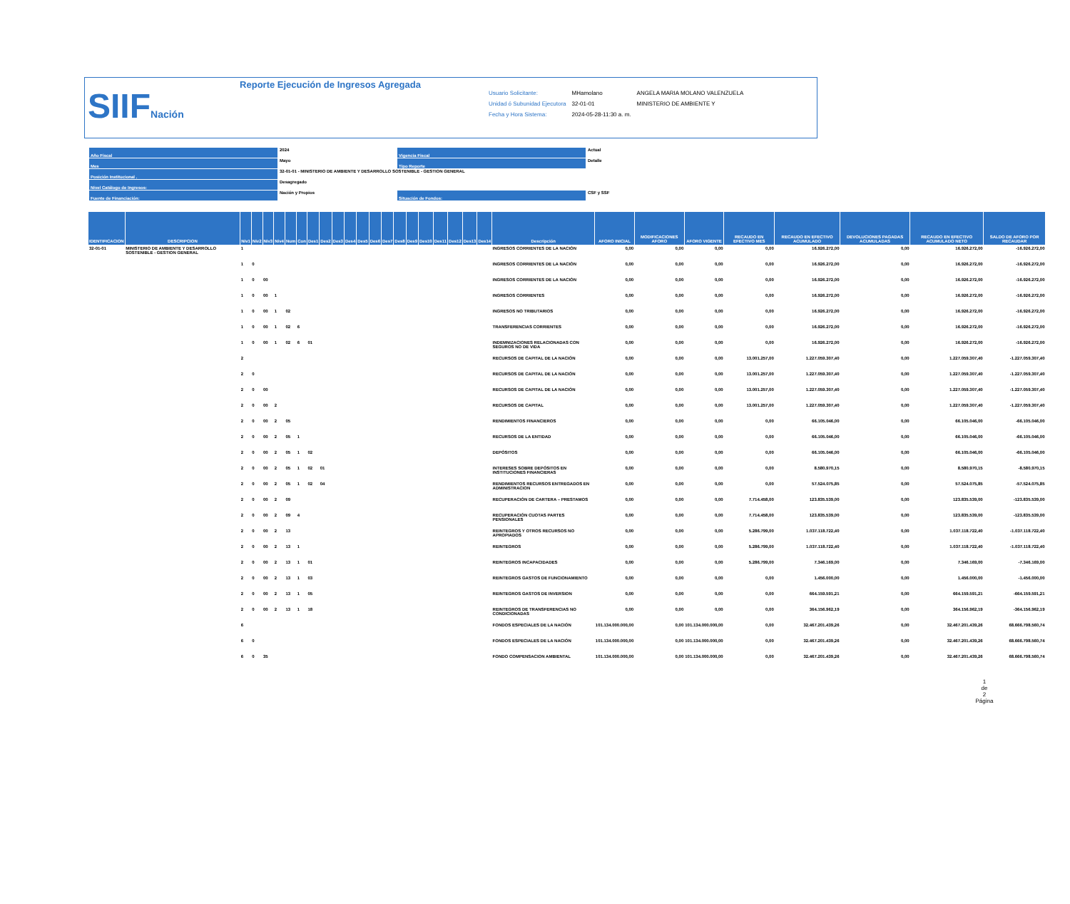SIIFNación
Reporte Ejecución de Ingresos Agregada
| Usuario Solicitante: | MHamolano | ANGELA MARIA MOLANO VALENZUELA |
| Unidad ó Subunidad Ejecutora | 32-01-01 | MINISTERIO DE AMBIENTE Y |
| Fecha y Hora Sistema: | 2024-05-28-11:30 a. m. | |
| Año Fiscal | 2024 | Vigencia Fiscal | Actual |
| Mes | Mayo | Tipo Reporte | Detalle |
| Posición Institucional . | 32-01-01 - MINISTERIO DE AMBIENTE Y DESARROLLO SOSTENIBLE - GESTION GENERAL | | |
| Nivel Catálogo de Ingresos: | Desagregado | | |
| Fuente de Financiación: | Nación y Propios | Situación de Fondos: | CSF y SSF |
| IDENTIFICACION | DESCRIPCION | Niv1 | Niv2 | Niv3 | Niv4 | Num | Con | Des1 | Des2 | Des3 | Des4 | Des5 | Des6 | Des7 | Des8 | Des9 | Des10 | Des11 | Des12 | Des13 | Des14 | Descripción | AFORO INICIAL | MODIFICACIONES AFORO | AFORO VIGENTE | RECAUDO EN EFECTIVO MES | RECAUDO EN EFECTIVO ACUMULADO | DEVOLUCIONES PAGADAS ACUMULADAS | RECAUDO EN EFECTIVO ACUMULADO NETO | SALDO DE AFORO POR RECAUDAR |
| --- | --- | --- | --- | --- | --- | --- | --- | --- | --- | --- | --- | --- | --- | --- | --- | --- | --- | --- | --- | --- | --- | --- | --- | --- | --- | --- | --- | --- | --- | --- |
| 32-01-01 | MINISTERIO DE AMBIENTE Y DESARROLLO SOSTENIBLE - GESTION GENERAL | 1 | | | | | | | | | | | | | | | | | | | | INGRESOS CORRIENTES DE LA NACIÓN | 0,00 | 0,00 | 0,00 | 0,00 | 16.926.272,00 | 0,00 | 16.926.272,00 | -16.926.272,00 |
| | | 1 | 0 | | | | | | | | | | | | | | | | | | | INGRESOS CORRIENTES DE LA NACIÓN | 0,00 | 0,00 | 0,00 | 0,00 | 16.926.272,00 | 0,00 | 16.926.272,00 | -16.926.272,00 |
| | | 1 | 0 | 00 | | | | | | | | | | | | | | | | | | INGRESOS CORRIENTES DE LA NACIÓN | 0,00 | 0,00 | 0,00 | 0,00 | 16.926.272,00 | 0,00 | 16.926.272,00 | -16.926.272,00 |
| | | 1 | 0 | 00 | 1 | | | | | | | | | | | | | | | | | INGRESOS CORRIENTES | 0,00 | 0,00 | 0,00 | 0,00 | 16.926.272,00 | 0,00 | 16.926.272,00 | -16.926.272,00 |
| | | 1 | 0 | 00 | 1 | 02 | | | | | | | | | | | | | | | | INGRESOS NO TRIBUTARIOS | 0,00 | 0,00 | 0,00 | 0,00 | 16.926.272,00 | 0,00 | 16.926.272,00 | -16.926.272,00 |
| | | 1 | 0 | 00 | 1 | 02 | 6 | | | | | | | | | | | | | | | TRANSFERENCIAS CORRIENTES | 0,00 | 0,00 | 0,00 | 0,00 | 16.926.272,00 | 0,00 | 16.926.272,00 | -16.926.272,00 |
| | | 1 | 0 | 00 | 1 | 02 | 6 | 01 | | | | | | | | | | | | | | INDEMNIZACIONES RELACIONADAS CON SEGUROS NO DE VIDA | 0,00 | 0,00 | 0,00 | 0,00 | 16.926.272,00 | 0,00 | 16.926.272,00 | -16.926.272,00 |
| | | 2 | | | | | | | | | | | | | | | | | | | | RECURSOS DE CAPITAL DE LA NACIÓN | 0,00 | 0,00 | 0,00 | 13.001.257,00 | 1.227.059.307,40 | 0,00 | 1.227.059.307,40 | -1.227.059.307,40 |
| | | 2 | 0 | | | | | | | | | | | | | | | | | | | RECURSOS DE CAPITAL DE LA NACIÓN | 0,00 | 0,00 | 0,00 | 13.001.257,00 | 1.227.059.307,40 | 0,00 | 1.227.059.307,40 | -1.227.059.307,40 |
| | | 2 | 0 | 00 | | | | | | | | | | | | | | | | | | RECURSOS DE CAPITAL DE LA NACIÓN | 0,00 | 0,00 | 0,00 | 13.001.257,00 | 1.227.059.307,40 | 0,00 | 1.227.059.307,40 | -1.227.059.307,40 |
| | | 2 | 0 | 00 | 2 | | | | | | | | | | | | | | | | | RECURSOS DE CAPITAL | 0,00 | 0,00 | 0,00 | 13.001.257,00 | 1.227.059.307,40 | 0,00 | 1.227.059.307,40 | -1.227.059.307,40 |
| | | 2 | 0 | 00 | 2 | 05 | | | | | | | | | | | | | | | | RENDIMIENTOS FINANCIEROS | 0,00 | 0,00 | 0,00 | 0,00 | 66.105.046,00 | 0,00 | 66.105.046,00 | -66.105.046,00 |
| | | 2 | 0 | 00 | 2 | 05 | 1 | | | | | | | | | | | | | | | RECURSOS DE LA ENTIDAD | 0,00 | 0,00 | 0,00 | 0,00 | 66.105.046,00 | 0,00 | 66.105.046,00 | -66.105.046,00 |
| | | 2 | 0 | 00 | 2 | 05 | 1 | 02 | | | | | | | | | | | | | | DEPÓSITOS | 0,00 | 0,00 | 0,00 | 0,00 | 66.105.046,00 | 0,00 | 66.105.046,00 | -66.105.046,00 |
| | | 2 | 0 | 00 | 2 | 05 | 1 | 02 | 01 | | | | | | | | | | | | | INTERESES SOBRE DEPÓSITOS EN INSTITUCIONES FINANCIERAS | 0,00 | 0,00 | 0,00 | 0,00 | 8.580.970,15 | 0,00 | 8.580.970,15 | -8.580.970,15 |
| | | 2 | 0 | 00 | 2 | 05 | 1 | 02 | 04 | | | | | | | | | | | | | RENDIMIENTOS RECURSOS ENTREGADOS EN ADMINISTRACION | 0,00 | 0,00 | 0,00 | 0,00 | 57.524.075,85 | 0,00 | 57.524.075,85 | -57.524.075,85 |
| | | 2 | 0 | 00 | 2 | 09 | | | | | | | | | | | | | | | | RECUPERACIÓN DE CARTERA – PRESTAMOS | 0,00 | 0,00 | 0,00 | 7.714.458,00 | 123.835.539,00 | 0,00 | 123.835.539,00 | -123.835.539,00 |
| | | 2 | 0 | 00 | 2 | 09 | 4 | | | | | | | | | | | | | | | RECUPERACIÓN CUOTAS PARTES PENSIONALES | 0,00 | 0,00 | 0,00 | 7.714.458,00 | 123.835.539,00 | 0,00 | 123.835.539,00 | -123.835.539,00 |
| | | 2 | 0 | 00 | 2 | 13 | | | | | | | | | | | | | | | | REINTEGROS Y OTROS RECURSOS NO APROPIADOS | 0,00 | 0,00 | 0,00 | 5.286.799,00 | 1.037.118.722,40 | 0,00 | 1.037.118.722,40 | -1.037.118.722,40 |
| | | 2 | 0 | 00 | 2 | 13 | 1 | | | | | | | | | | | | | | | REINTEGROS | 0,00 | 0,00 | 0,00 | 5.286.799,00 | 1.037.118.722,40 | 0,00 | 1.037.118.722,40 | -1.037.118.722,40 |
| | | 2 | 0 | 00 | 2 | 13 | 1 | 01 | | | | | | | | | | | | | | REINTEGROS INCAPACIDADES | 0,00 | 0,00 | 0,00 | 5.286.799,00 | 7.346.169,00 | 0,00 | 7.346.169,00 | -7.346.169,00 |
| | | 2 | 0 | 00 | 2 | 13 | 1 | 03 | | | | | | | | | | | | | | REINTEGROS GASTOS DE FUNCIONAMIENTO | 0,00 | 0,00 | 0,00 | 0,00 | 1.456.000,00 | 0,00 | 1.456.000,00 | -1.456.000,00 |
| | | 2 | 0 | 00 | 2 | 13 | 1 | 05 | | | | | | | | | | | | | | REINTEGROS GASTOS DE INVERSION | 0,00 | 0,00 | 0,00 | 0,00 | 664.159.591,21 | 0,00 | 664.159.591,21 | -664.159.591,21 |
| | | 2 | 0 | 00 | 2 | 13 | 1 | 18 | | | | | | | | | | | | | | REINTEGROS DE TRANSFERENCIAS NO CONDICIONADAS | 0,00 | 0,00 | 0,00 | 0,00 | 364.156.962,19 | 0,00 | 364.156.962,19 | -364.156.962,19 |
| | | 6 | | | | | | | | | | | | | | | | | | | | FONDOS ESPECIALES DE LA NACIÓN | 101.134.000.000,00 | 0,00 | 101.134.000.000,00 | 0,00 | 32.467.201.439,26 | 0,00 | 32.467.201.439,26 | 68.666.798.560,74 |
| | | 6 | 0 | | | | | | | | | | | | | | | | | | | FONDOS ESPECIALES DE LA NACIÓN | 101.134.000.000,00 | 0,00 | 101.134.000.000,00 | 0,00 | 32.467.201.439,26 | 0,00 | 32.467.201.439,26 | 68.666.798.560,74 |
| | | 6 | 0 | 35 | | | | | | | | | | | | | | | | | | FONDO COMPENSACION AMBIENTAL | 101.134.000.000,00 | 0,00 | 101.134.000.000,00 | 0,00 | 32.467.201.439,26 | 0,00 | 32.467.201.439,26 | 68.666.798.560,74 |
1
de
2
Página